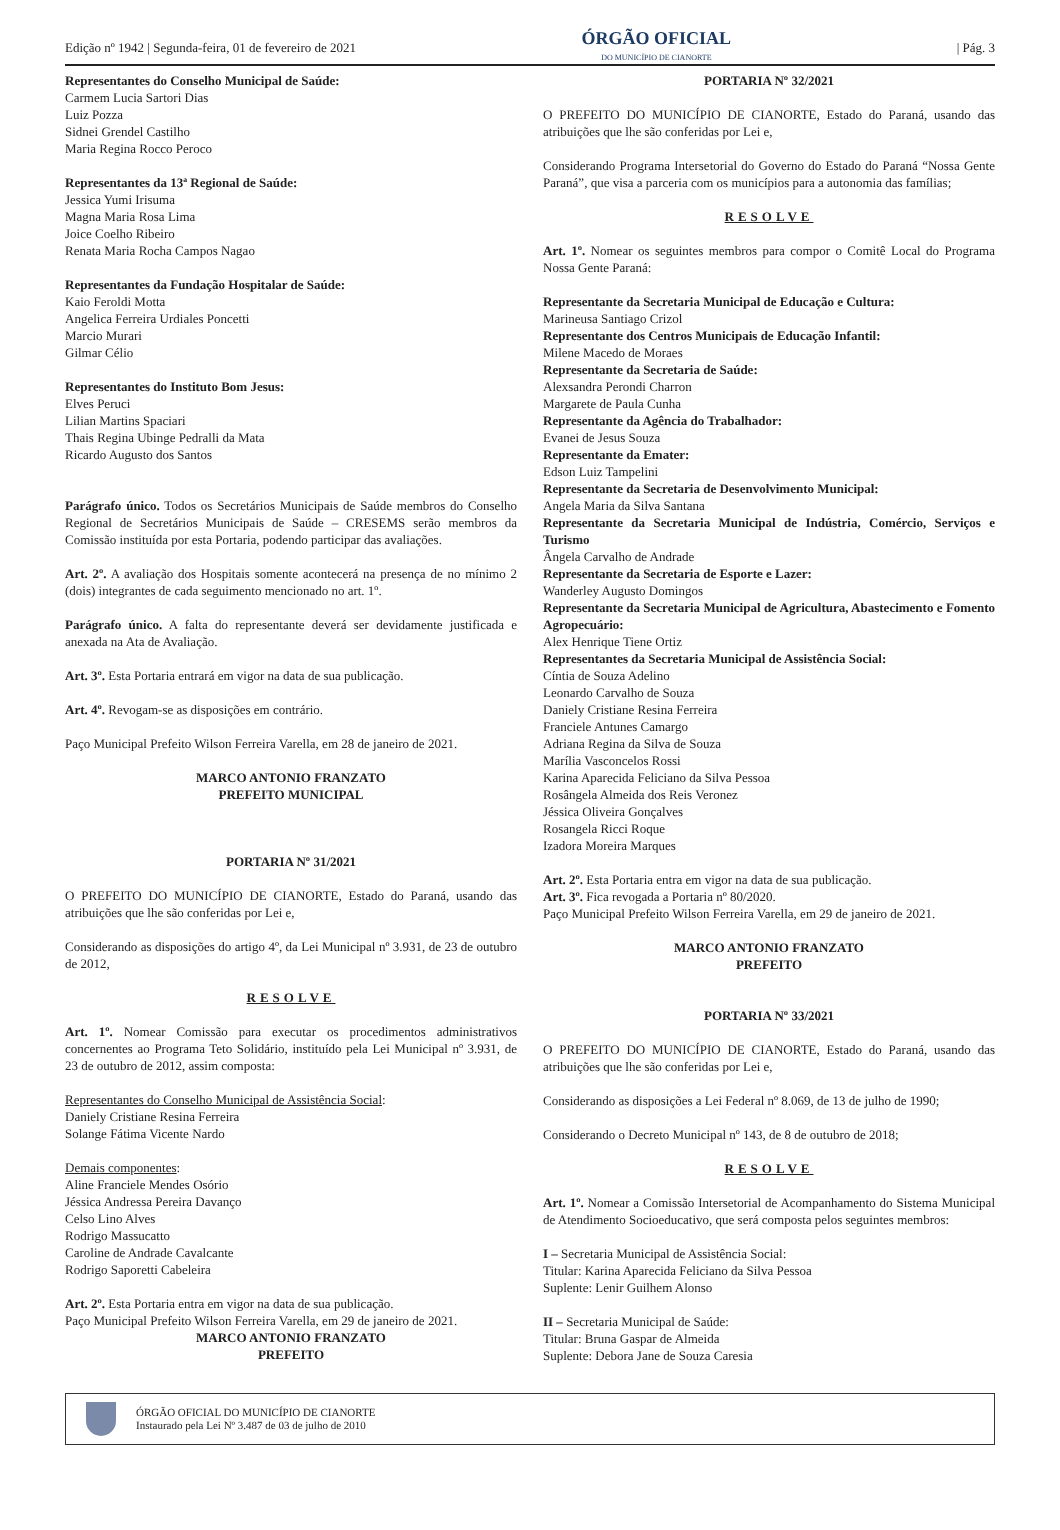Edição nº 1942 | Segunda-feira, 01 de fevereiro de 2021
ÓRGÃO OFICIAL
DO MUNICÍPIO DE CIANORTE
| Pág. 3
Representantes do Conselho Municipal de Saúde:
Carmem Lucia Sartori Dias
Luiz Pozza
Sidnei Grendel Castilho
Maria Regina Rocco Peroco
Representantes da 13ª Regional de Saúde:
Jessica Yumi Irisuma
Magna Maria Rosa Lima
Joice Coelho Ribeiro
Renata Maria Rocha Campos Nagao
Representantes da Fundação Hospitalar de Saúde:
Kaio Feroldi Motta
Angelica Ferreira Urdiales Poncetti
Marcio Murari
Gilmar Célio
Representantes do Instituto Bom Jesus:
Elves Peruci
Lilian Martins Spaciari
Thais Regina Ubinge Pedralli da Mata
Ricardo Augusto dos Santos
Parágrafo único. Todos os Secretários Municipais de Saúde membros do Conselho Regional de Secretários Municipais de Saúde – CRESEMS serão membros da Comissão instituída por esta Portaria, podendo participar das avaliações.
Art. 2º. A avaliação dos Hospitais somente acontecerá na presença de no mínimo 2 (dois) integrantes de cada seguimento mencionado no art. 1º.
Parágrafo único. A falta do representante deverá ser devidamente justificada e anexada na Ata de Avaliação.
Art. 3º. Esta Portaria entrará em vigor na data de sua publicação.
Art. 4º. Revogam-se as disposições em contrário.
Paço Municipal Prefeito Wilson Ferreira Varella, em 28 de janeiro de 2021.
MARCO ANTONIO FRANZATO
PREFEITO MUNICIPAL
PORTARIA Nº 31/2021
O PREFEITO DO MUNICÍPIO DE CIANORTE, Estado do Paraná, usando das atribuições que lhe são conferidas por Lei e,
Considerando as disposições do artigo 4º, da Lei Municipal nº 3.931, de 23 de outubro de 2012,
RESOLVE
Art. 1º. Nomear Comissão para executar os procedimentos administrativos concernentes ao Programa Teto Solidário, instituído pela Lei Municipal nº 3.931, de 23 de outubro de 2012, assim composta:
Representantes do Conselho Municipal de Assistência Social:
Daniely Cristiane Resina Ferreira
Solange Fátima Vicente Nardo
Demais componentes:
Aline Franciele Mendes Osório
Jéssica Andressa Pereira Davanço
Celso Lino Alves
Rodrigo Massucatto
Caroline de Andrade Cavalcante
Rodrigo Saporetti Cabeleira
Art. 2º. Esta Portaria entra em vigor na data de sua publicação.
Paço Municipal Prefeito Wilson Ferreira Varella, em 29 de janeiro de 2021.
MARCO ANTONIO FRANZATO
PREFEITO
PORTARIA Nº 32/2021
O PREFEITO DO MUNICÍPIO DE CIANORTE, Estado do Paraná, usando das atribuições que lhe são conferidas por Lei e,
Considerando Programa Intersetorial do Governo do Estado do Paraná “Nossa Gente Paraná”, que visa a parceria com os municípios para a autonomia das famílias;
RESOLVE
Art. 1º. Nomear os seguintes membros para compor o Comitê Local do Programa Nossa Gente Paraná:
Representante da Secretaria Municipal de Educação e Cultura:
Marineusa Santiago Crizol
Representante dos Centros Municipais de Educação Infantil:
Milene Macedo de Moraes
Representante da Secretaria de Saúde:
Alexsandra Perondi Charron
Margarete de Paula Cunha
Representante da Agência do Trabalhador:
Evanei de Jesus Souza
Representante da Emater:
Edson Luiz Tampelini
Representante da Secretaria de Desenvolvimento Municipal:
Angela Maria da Silva Santana
Representante da Secretaria Municipal de Indústria, Comércio, Serviços e Turismo
Ângela Carvalho de Andrade
Representante da Secretaria de Esporte e Lazer:
Wanderley Augusto Domingos
Representante da Secretaria Municipal de Agricultura, Abastecimento e Fomento Agropecuário:
Alex Henrique Tiene Ortiz
Representantes da Secretaria Municipal de Assistência Social:
Cíntia de Souza Adelino
Leonardo Carvalho de Souza
Daniely Cristiane Resina Ferreira
Franciele Antunes Camargo
Adriana Regina da Silva de Souza
Marília Vasconcelos Rossi
Karina Aparecida Feliciano da Silva Pessoa
Rosângela Almeida dos Reis Veronez
Jéssica Oliveira Gonçalves
Rosangela Ricci Roque
Izadora Moreira Marques
Art. 2º. Esta Portaria entra em vigor na data de sua publicação.
Art. 3º. Fica revogada a Portaria nº 80/2020.
Paço Municipal Prefeito Wilson Ferreira Varella, em 29 de janeiro de 2021.
MARCO ANTONIO FRANZATO
PREFEITO
PORTARIA Nº 33/2021
O PREFEITO DO MUNICÍPIO DE CIANORTE, Estado do Paraná, usando das atribuições que lhe são conferidas por Lei e,
Considerando as disposições a Lei Federal nº 8.069, de 13 de julho de 1990;
Considerando o Decreto Municipal nº 143, de 8 de outubro de 2018;
RESOLVE
Art. 1º. Nomear a Comissão Intersetorial de Acompanhamento do Sistema Municipal de Atendimento Socioeducativo, que será composta pelos seguintes membros:
I – Secretaria Municipal de Assistência Social:
Titular: Karina Aparecida Feliciano da Silva Pessoa
Suplente: Lenir Guilhem Alonso
II – Secretaria Municipal de Saúde:
Titular: Bruna Gaspar de Almeida
Suplente: Debora Jane de Souza Caresia
ÓRGÃO OFICIAL DO MUNICÍPIO DE CIANORTE
Instaurado pela Lei Nº 3.487 de 03 de julho de 2010